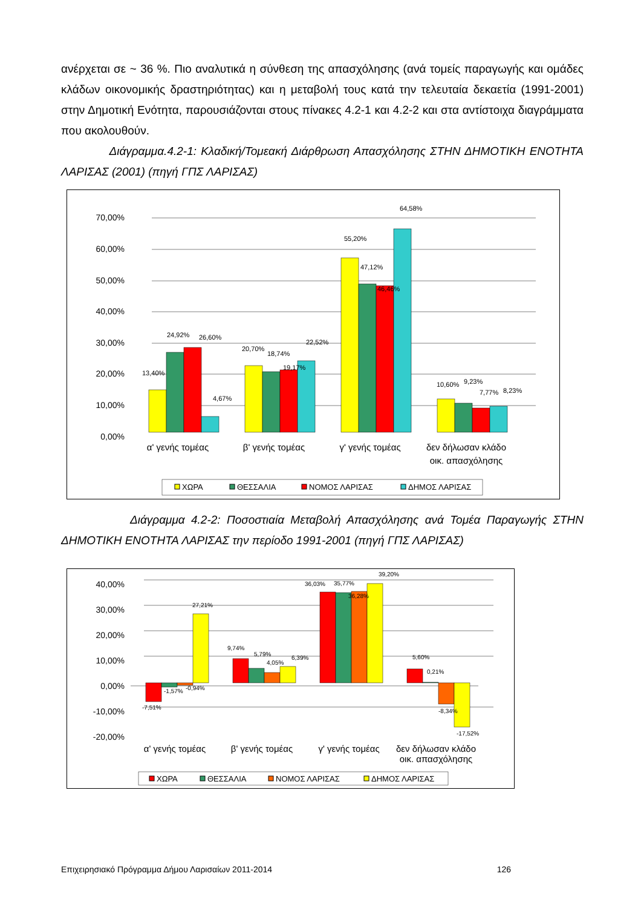ανέρχεται σε ~ 36 %. Πιο αναλυτικά η σύνθεση της απασχόλησης (ανά τομείς παραγωγής και ομάδες κλάδων οικονομικής δραστηριότητας) και η μεταβολή τους κατά την τελευταία δεκαετία (1991-2001) στην Δημοτική Ενότητα, παρουσιάζονται στους πίνακες 4.2-1 και 4.2-2 και στα αντίστοιχα διαγράμματα που ακολουθούν.
Διάγραμμα.4.2-1: Κλαδική/Τομεακή Διάρθρωση Απασχόλησης ΣΤΗΝ ΔΗΜΟΤΙΚΗ ΕΝΟΤΗΤΑ ΛΑΡΙΣΑΣ (2001) (πηγή ΓΠΣ ΛΑΡΙΣΑΣ)
70,00%
60,00%
50,00%
40,00%
30,00%
20,00%
10,00%
0,00%
13,40%
24,92%
26,60%
4,67%
20,70%
18,74%
19,17%
22,52%
55,20%
47,12%
46,46%
64,58%
10,60%
9,23%
7,77%
8,23%
α' γενής τομέας
β' γενής τομέας
γ' γενής τομέας
δεν δήλωσαν κλάδο
οικ. απασχόλησης
ΧΩΡΑ
ΘΕΣΣΑΛΙΑ
ΝΟΜΟΣ ΛΑΡΙΣΑΣ
ΔΗΜΟΣ ΛΑΡΙΣΑΣ
Διάγραμμα 4.2-2: Ποσοστιαία Μεταβολή Απασχόλησης ανά Τομέα Παραγωγής ΣΤΗΝ ΔΗΜΟΤΙΚΗ ΕΝΟΤΗΤΑ ΛΑΡΙΣΑΣ την περίοδο 1991-2001 (πηγή ΓΠΣ ΛΑΡΙΣΑΣ)
40,00%
30,00%
20,00%
10,00%
0,00%
-10,00%
-20,00%
-7,51%
-1,57%
-0,94%
27,21%
9,74%
5,79%
4,05%
6,39%
36,03%
35,77%
36,28%
39,20%
5,60%
0,21%
-8,34%
-17,52%
α' γενής τομέας
β' γενής τομέας
γ' γενής τομέας
δεν δήλωσαν κλάδο
οικ. απασχόλησης
ΧΩΡΑ
ΘΕΣΣΑΛΙΑ
ΝΟΜΟΣ ΛΑΡΙΣΑΣ
ΔΗΜΟΣ ΛΑΡΙΣΑΣ
Επιχειρησιακό Πρόγραμμα Δήμου Λαρισαίων 2011-2014 126